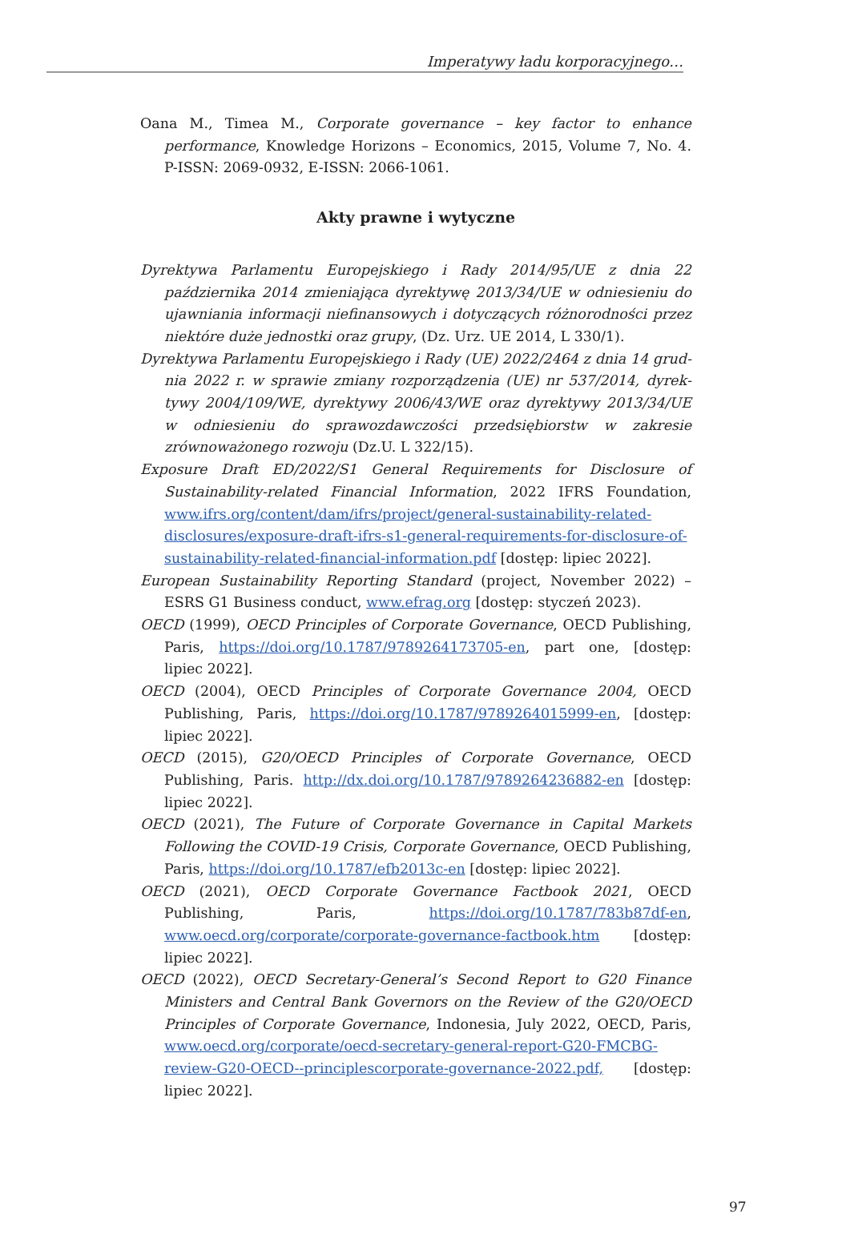Imperatywy ładu korporacyjnego…
Oana M., Timea M., Corporate governance – key factor to enhance performance, Knowledge Horizons – Economics, 2015, Volume 7, No. 4. P-ISSN: 2069-0932, E-ISSN: 2066-1061.
Akty prawne i wytyczne
Dyrektywa Parlamentu Europejskiego i Rady 2014/95/UE z dnia 22 październi­ka 2014 zmieniająca dyrektywę 2013/34/UE w odniesieniu do ujawniania informacji niefinansowych i dotyczących różnorodności przez niektóre duże jednostki oraz grupy, (Dz. Urz. UE 2014, L 330/1).
Dyrektywa Parlamentu Europejskiego i Rady (UE) 2022/2464 z dnia 14 grud­nia 2022 r. w sprawie zmiany rozporządzenia (UE) nr 537/2014, dyrek­tywy 2004/109/WE, dyrektywy 2006/43/WE oraz dyrektywy 2013/34/UE w odniesieniu do sprawozdawczości przedsiębiorstw w zakresie zrównowa­żonego rozwoju (Dz.U. L 322/15).
Exposure Draft ED/2022/S1 General Requirements for Disclosure of Sustainability-related Financial Information, 2022 IFRS Foundation, www.ifrs.org/content/dam/ifrs/project/general-sustainability-related-disclosures/exposure-draft-ifrs-s1-general-requirements-for-disclosure-of-sustainability-related-financial-information.pdf [dostęp: lipiec 2022].
European Sustainability Reporting Standard (project, November 2022) – ESRS G1 Business conduct, www.efrag.org [dostęp: styczeń 2023).
OECD (1999), OECD Principles of Corporate Governance, OECD Publishing, Paris, https://doi.org/10.1787/9789264173705-en, part one, [dostęp: lipiec 2022].
OECD (2004), OECD Principles of Corporate Governance 2004, OECD Publishing, Paris, https://doi.org/10.1787/9789264015999-en, [dostęp: lipiec 2022].
OECD (2015), G20/OECD Principles of Corporate Governance, OECD Publishing, Paris. http://dx.doi.org/10.1787/9789264236882-en [dostęp: lipiec 2022].
OECD (2021), The Future of Corporate Governance in Capital Markets Following the COVID-19 Crisis, Corporate Governance, OECD Publishing, Paris, https://doi.org/10.1787/efb2013c-en [dostęp: lipiec 2022].
OECD (2021), OECD Corporate Governance Factbook 2021, OECD Publishing, Paris, https://doi.org/10.1787/783b87df-en, www.oecd.org/corporate/corporate-governance-factbook.htm [dostęp: lipiec 2022].
OECD (2022), OECD Secretary-General’s Second Report to G20 Finance Ministers and Central Bank Governors on the Review of the G20/OECD Principles of Corporate Governance, Indonesia, July 2022, OECD, Paris, www.oecd.org/corporate/oecd-secretary-general-report-G20-FMCBG-review-G20-OECD--principlescorporate-governance-2022.pdf, [dostęp: lipiec 2022].
97